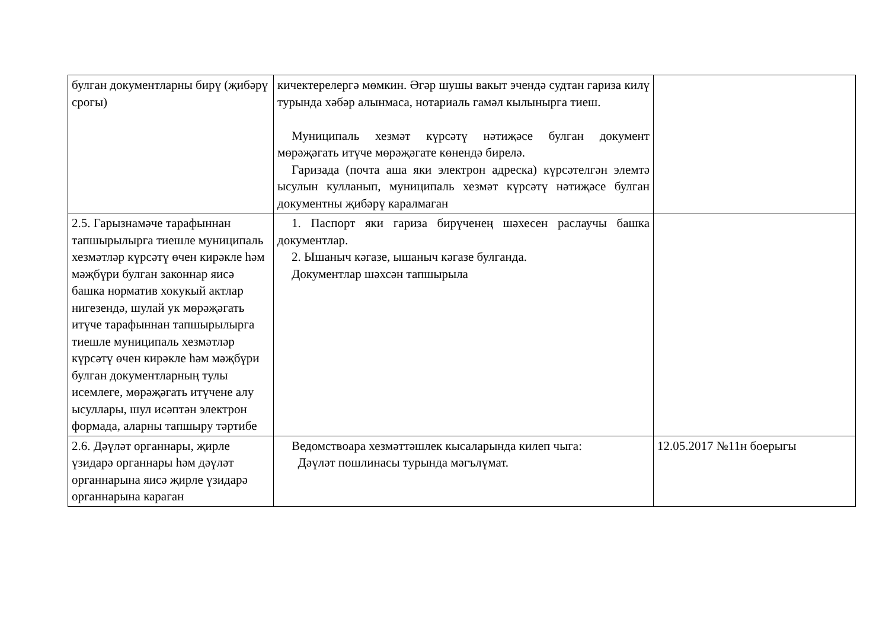| булган документларны бирү (җибәрү срогы) | кичектерелергә мөмкин. Әгәр шушы вакыт эчендә судтан гариза килү турында хәбәр алынмаса, нотариаль гамәл кылынырга тиеш. Муниципаль хезмәт күрсәтү нәтиҗәсе булган документ мөрәҗәгать итүче мөрәҗәгате көнендә бирелә. Гаризада (почта аша яки электрон адреска) күрсәтелгән элемтә ысулын кулланып, муниципаль хезмәт күрсәтү нәтиҗәсе булган документны җибәрү каралмаган | |
| 2.5. Гарызнамәче тарафыннан тапшырылырга тиешле муниципаль хезмәтләр күрсәтү өчен кирәкле һәм мәҗбүри булган законнар яисә башка норматив хокукый актлар нигезендә, шулай ук мөрәҗәгать итүче тарафыннан тапшырылырга тиешле муниципаль хезмәтләр күрсәтү өчен кирәкле һәм мәҗбүри булган документларның тулы исемлеге, мөрәҗәгать итүчене алу ысуллары, шул исәптән электрон формада, аларны тапшыру тәртибе | 1. Паспорт яки гариза бирүченең шәхесен раслаучы башка документлар. 2. Ышаныч кәгазе, ышаныч кәгазе булганда. Документлар шәхсән тапшырыла | |
| 2.6. Дәүләт органнары, җирле үзидарә органнары һәм дәүләт органнарына яисә җирле үзидарә органнарына караган | Ведомствоара хезмәттәшлек кысаларында килеп чыга: Дәүләт пошлинасы турында мәгълүмат. | 12.05.2017 №11н боерыгы |